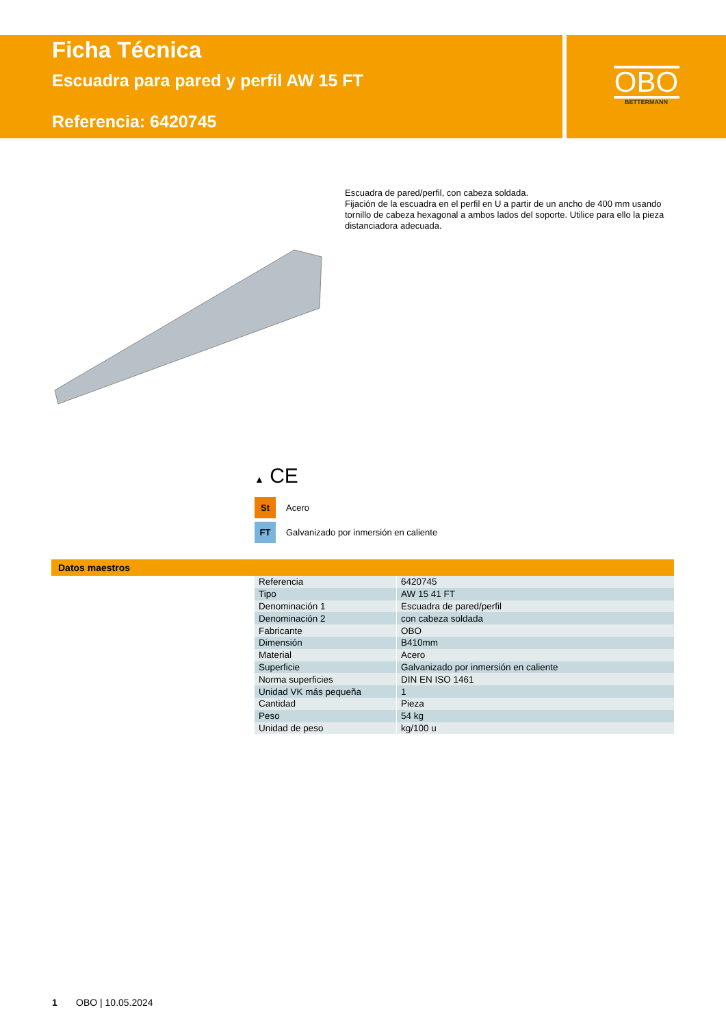Ficha Técnica
Escuadra para pared y perfil AW 15 FT
Referencia: 6420745
OBO
BETTERMANN
Escuadra de pared/perfil, con cabeza soldada.
Fijación de la escuadra en el perfil en U a partir de un ancho de 400 mm usando tornillo de cabeza hexagonal a ambos lados del soporte. Utilice para ello la pieza distanciadora adecuada.
▲ CE
St Acero
FT Galvanizado por inmersión en caliente
Datos maestros
| Referencia | 6420745 |
| Tipo | AW 15 41 FT |
| Denominación 1 | Escuadra de pared/perfil |
| Denominación 2 | con cabeza soldada |
| Fabricante | OBO |
| Dimensión | B410mm |
| Material | Acero |
| Superficie | Galvanizado por inmersión en caliente |
| Norma superficies | DIN EN ISO 1461 |
| Unidad VK más pequeña | 1 |
| Cantidad | Pieza |
| Peso | 54 kg |
| Unidad de peso | kg/100 u |
1 OBO | 10.05.2024